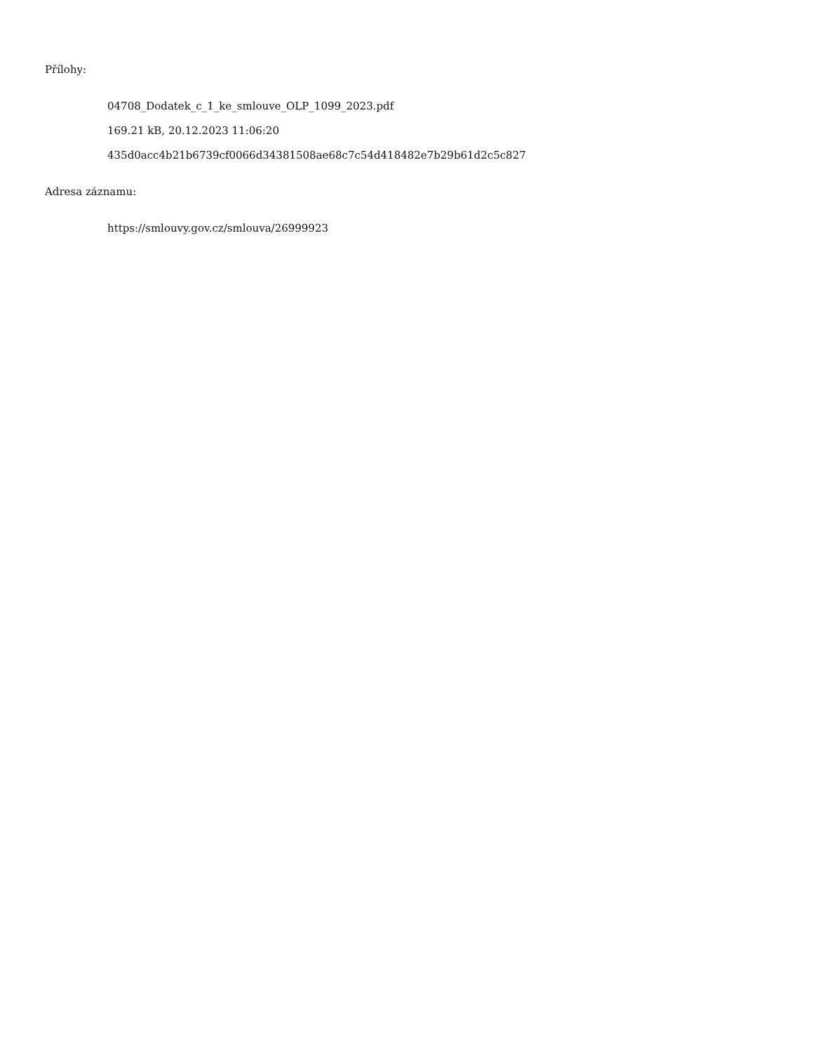Přílohy:
04708_Dodatek_c_1_ke_smlouve_OLP_1099_2023.pdf
169.21 kB, 20.12.2023 11:06:20
435d0acc4b21b6739cf0066d34381508ae68c7c54d418482e7b29b61d2c5c827
Adresa záznamu:
https://smlouvy.gov.cz/smlouva/26999923